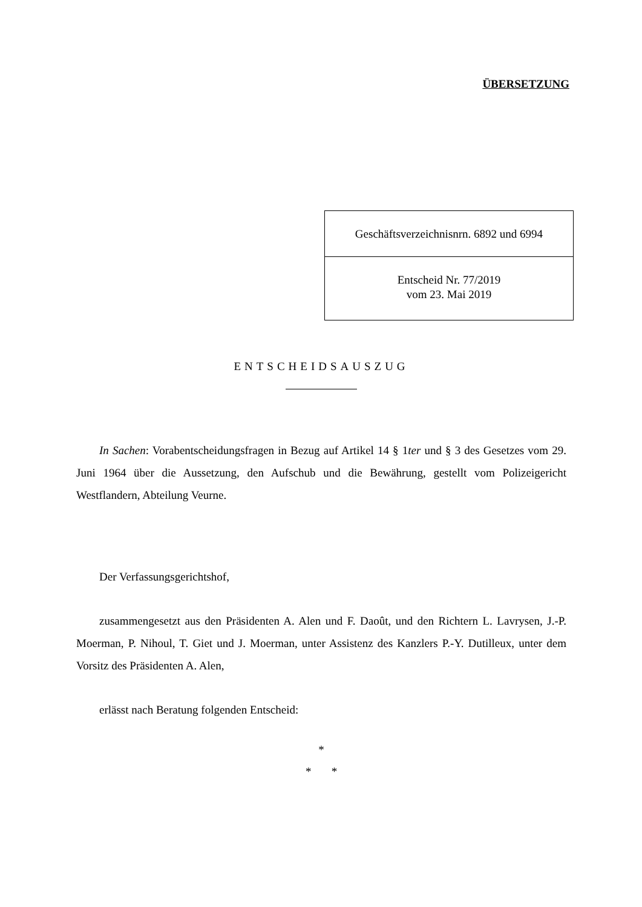ÜBERSETZUNG
Geschäftsverzeichnisnrn. 6892 und 6994
Entscheid Nr. 77/2019
vom 23. Mai 2019
ENTSCHEIDSAUSZUG
In Sachen: Vorabentscheidungsfragen in Bezug auf Artikel 14 § 1ter und § 3 des Gesetzes vom 29. Juni 1964 über die Aussetzung, den Aufschub und die Bewährung, gestellt vom Polizeigericht Westflandern, Abteilung Veurne.
Der Verfassungsgerichtshof,
zusammengesetzt aus den Präsidenten A. Alen und F. Daoût, und den Richtern L. Lavrysen, J.-P. Moerman, P. Nihoul, T. Giet und J. Moerman, unter Assistenz des Kanzlers P.-Y. Dutilleux, unter dem Vorsitz des Präsidenten A. Alen,
erlässt nach Beratung folgenden Entscheid:
*
* *